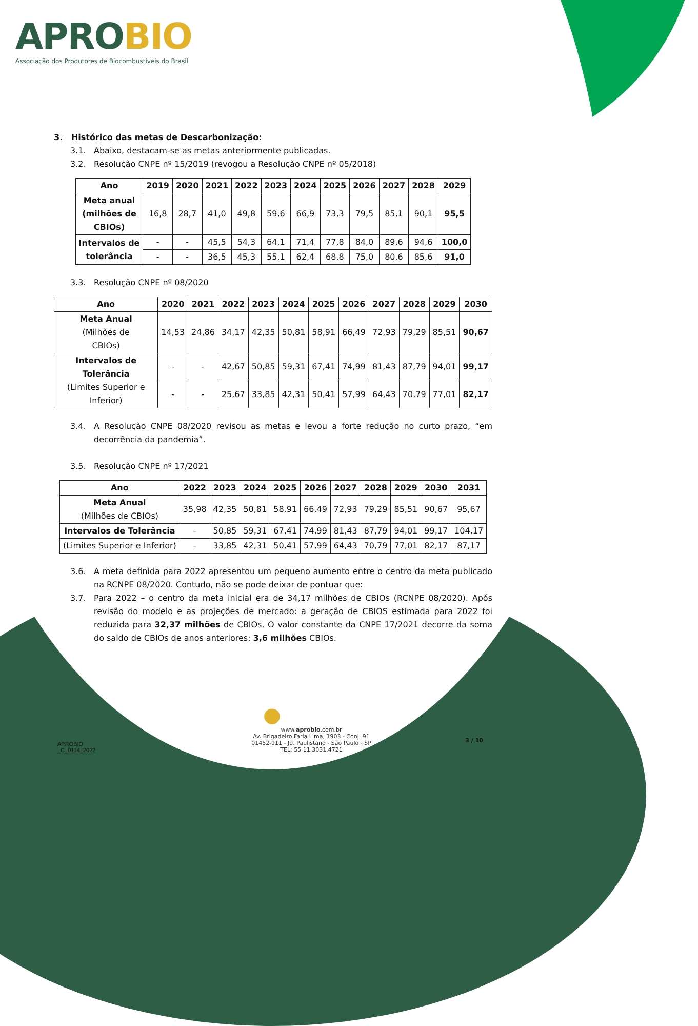APROBIO
Associação dos Produtores de Biocombustíveis do Brasil
3. Histórico das metas de Descarbonização:
3.1. Abaixo, destacam-se as metas anteriormente publicadas.
3.2. Resolução CNPE nº 15/2019 (revogou a Resolução CNPE nº 05/2018)
| Ano | 2019 | 2020 | 2021 | 2022 | 2023 | 2024 | 2025 | 2026 | 2027 | 2028 | 2029 |
| --- | --- | --- | --- | --- | --- | --- | --- | --- | --- | --- | --- |
| Meta anual (milhões de CBIOs) | 16,8 | 28,7 | 41,0 | 49,8 | 59,6 | 66,9 | 73,3 | 79,5 | 85,1 | 90,1 | 95,5 |
| Intervalos de tolerância | - | - | 45,5 | 54,3 | 64,1 | 71,4 | 77,8 | 84,0 | 89,6 | 94,6 | 100,0 |
| | - | - | 36,5 | 45,3 | 55,1 | 62,4 | 68,8 | 75,0 | 80,6 | 85,6 | 91,0 |
3.3. Resolução CNPE nº 08/2020
| Ano | 2020 | 2021 | 2022 | 2023 | 2024 | 2025 | 2026 | 2027 | 2028 | 2029 | 2030 |
| --- | --- | --- | --- | --- | --- | --- | --- | --- | --- | --- | --- |
| Meta Anual (Milhões de CBIOs) | 14,53 | 24,86 | 34,17 | 42,35 | 50,81 | 58,91 | 66,49 | 72,93 | 79,29 | 85,51 | 90,67 |
| Intervalos de Tolerância (Limites Superior e Inferior) | - | - | 42,67 | 50,85 | 59,31 | 67,41 | 74,99 | 81,43 | 87,79 | 94,01 | 99,17 |
| | - | - | 25,67 | 33,85 | 42,31 | 50,41 | 57,99 | 64,43 | 70,79 | 77,01 | 82,17 |
3.4. A Resolução CNPE 08/2020 revisou as metas e levou a forte redução no curto prazo, “em decorrência da pandemia”.
3.5. Resolução CNPE nº 17/2021
| Ano | 2022 | 2023 | 2024 | 2025 | 2026 | 2027 | 2028 | 2029 | 2030 | 2031 |
| --- | --- | --- | --- | --- | --- | --- | --- | --- | --- | --- |
| Meta Anual (Milhões de CBIOs) | 35,98 | 42,35 | 50,81 | 58,91 | 66,49 | 72,93 | 79,29 | 85,51 | 90,67 | 95,67 |
| Intervalos de Tolerância | - | 50,85 | 59,31 | 67,41 | 74,99 | 81,43 | 87,79 | 94,01 | 99,17 | 104,17 |
| (Limites Superior e Inferior) | - | 33,85 | 42,31 | 50,41 | 57,99 | 64,43 | 70,79 | 77,01 | 82,17 | 87,17 |
3.6. A meta definida para 2022 apresentou um pequeno aumento entre o centro da meta publicado na RCNPE 08/2020. Contudo, não se pode deixar de pontuar que:
3.7. Para 2022 – o centro da meta inicial era de 34,17 milhões de CBIOs (RCNPE 08/2020). Após revisão do modelo e as projeções de mercado: a geração de CBIOS estimada para 2022 foi reduzida para 32,37 milhões de CBIOs. O valor constante da CNPE 17/2021 decorre da soma do saldo de CBIOs de anos anteriores: 3,6 milhões CBIOs.
●
APROBIO
_C_0114_2022
www.aprobio.com.br
Av. Brigadeiro Faria Lima, 1903 - Conj. 91
01452-911 - Jd. Paulistano - São Paulo - SP
TEL: 55 11.3031.4721
3 / 10